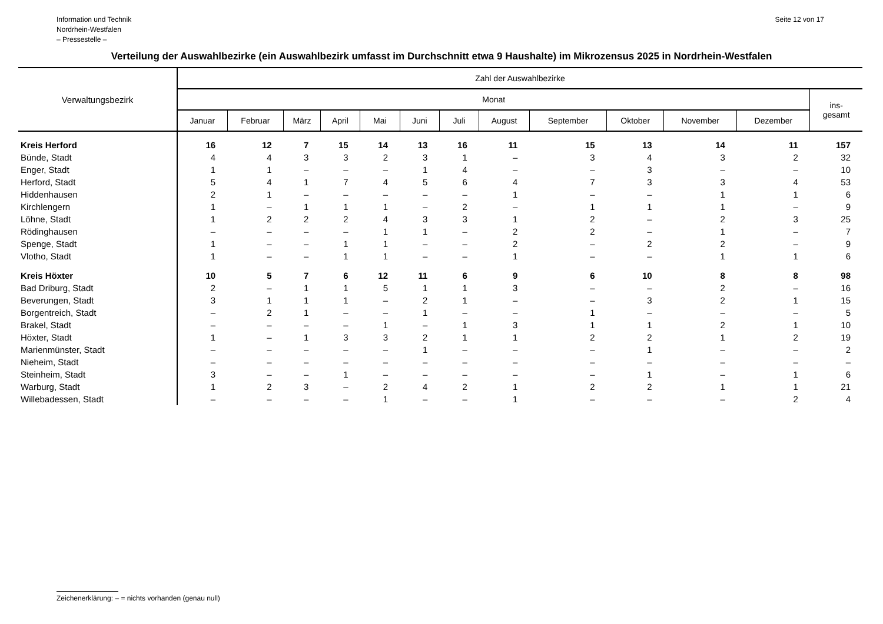Information und Technik
Nordrhein-Westfalen
– Pressestelle –
Seite 12 von 17
Verteilung der Auswahlbezirke (ein Auswahlbezirk umfasst im Durchschnitt etwa 9 Haushalte) im Mikrozensus 2025 in Nordrhein-Westfalen
| Verwaltungsbezirk | Zahl der Auswahlbezirke | | | | | | | | | | | | |
| --- | --- | --- | --- | --- | --- | --- | --- | --- | --- | --- | --- | --- | --- |
| | Monat | | | | | | | | | | | | ins- gesamt |
| | Januar | Februar | März | April | Mai | Juni | Juli | August | September | Oktober | November | Dezember | |
| Kreis Herford | 16 | 12 | 7 | 15 | 14 | 13 | 16 | 11 | 15 | 13 | 14 | 11 | 157 |
| Bünde, Stadt | 4 | 4 | 3 | 3 | 2 | 3 | 1 | – | 3 | 4 | 3 | 2 | 32 |
| Enger, Stadt | 1 | 1 | – | – | – | 1 | 4 | – | – | 3 | – | – | 10 |
| Herford, Stadt | 5 | 4 | 1 | 7 | 4 | 5 | 6 | 4 | 7 | 3 | 3 | 4 | 53 |
| Hiddenhausen | 2 | 1 | – | – | – | – | – | 1 | – | – | 1 | 1 | 6 |
| Kirchlengern | 1 | – | 1 | 1 | 1 | – | 2 | – | 1 | 1 | 1 | – | 9 |
| Löhne, Stadt | 1 | 2 | 2 | 2 | 4 | 3 | 3 | 1 | 2 | – | 2 | 3 | 25 |
| Rödinghausen | – | – | – | – | 1 | 1 | – | 2 | 2 | – | 1 | – | 7 |
| Spenge, Stadt | 1 | – | – | 1 | 1 | – | – | 2 | – | 2 | 2 | – | 9 |
| Vlotho, Stadt | 1 | – | – | 1 | 1 | – | – | 1 | – | – | 1 | 1 | 6 |
| Kreis Höxter | 10 | 5 | 7 | 6 | 12 | 11 | 6 | 9 | 6 | 10 | 8 | 8 | 98 |
| Bad Driburg, Stadt | 2 | – | 1 | 1 | 5 | 1 | 1 | 3 | – | – | 2 | – | 16 |
| Beverungen, Stadt | 3 | 1 | 1 | 1 | – | 2 | 1 | – | – | 3 | 2 | 1 | 15 |
| Borgentreich, Stadt | – | 2 | 1 | – | – | 1 | – | – | 1 | – | – | – | 5 |
| Brakel, Stadt | – | – | – | – | 1 | – | 1 | 3 | 1 | 1 | 2 | 1 | 10 |
| Höxter, Stadt | 1 | – | 1 | 3 | 3 | 2 | 1 | 1 | 2 | 2 | 1 | 2 | 19 |
| Marienmünster, Stadt | – | – | – | – | – | 1 | – | – | – | 1 | – | – | 2 |
| Nieheim, Stadt | – | – | – | – | – | – | – | – | – | – | – | – | – |
| Steinheim, Stadt | 3 | – | – | 1 | – | – | – | – | – | 1 | – | 1 | 6 |
| Warburg, Stadt | 1 | 2 | 3 | – | 2 | 4 | 2 | 1 | 2 | 2 | 1 | 1 | 21 |
| Willebadessen, Stadt | – | – | – | – | 1 | – | – | 1 | – | – | – | 2 | 4 |
Zeichenerklärung: – = nichts vorhanden (genau null)